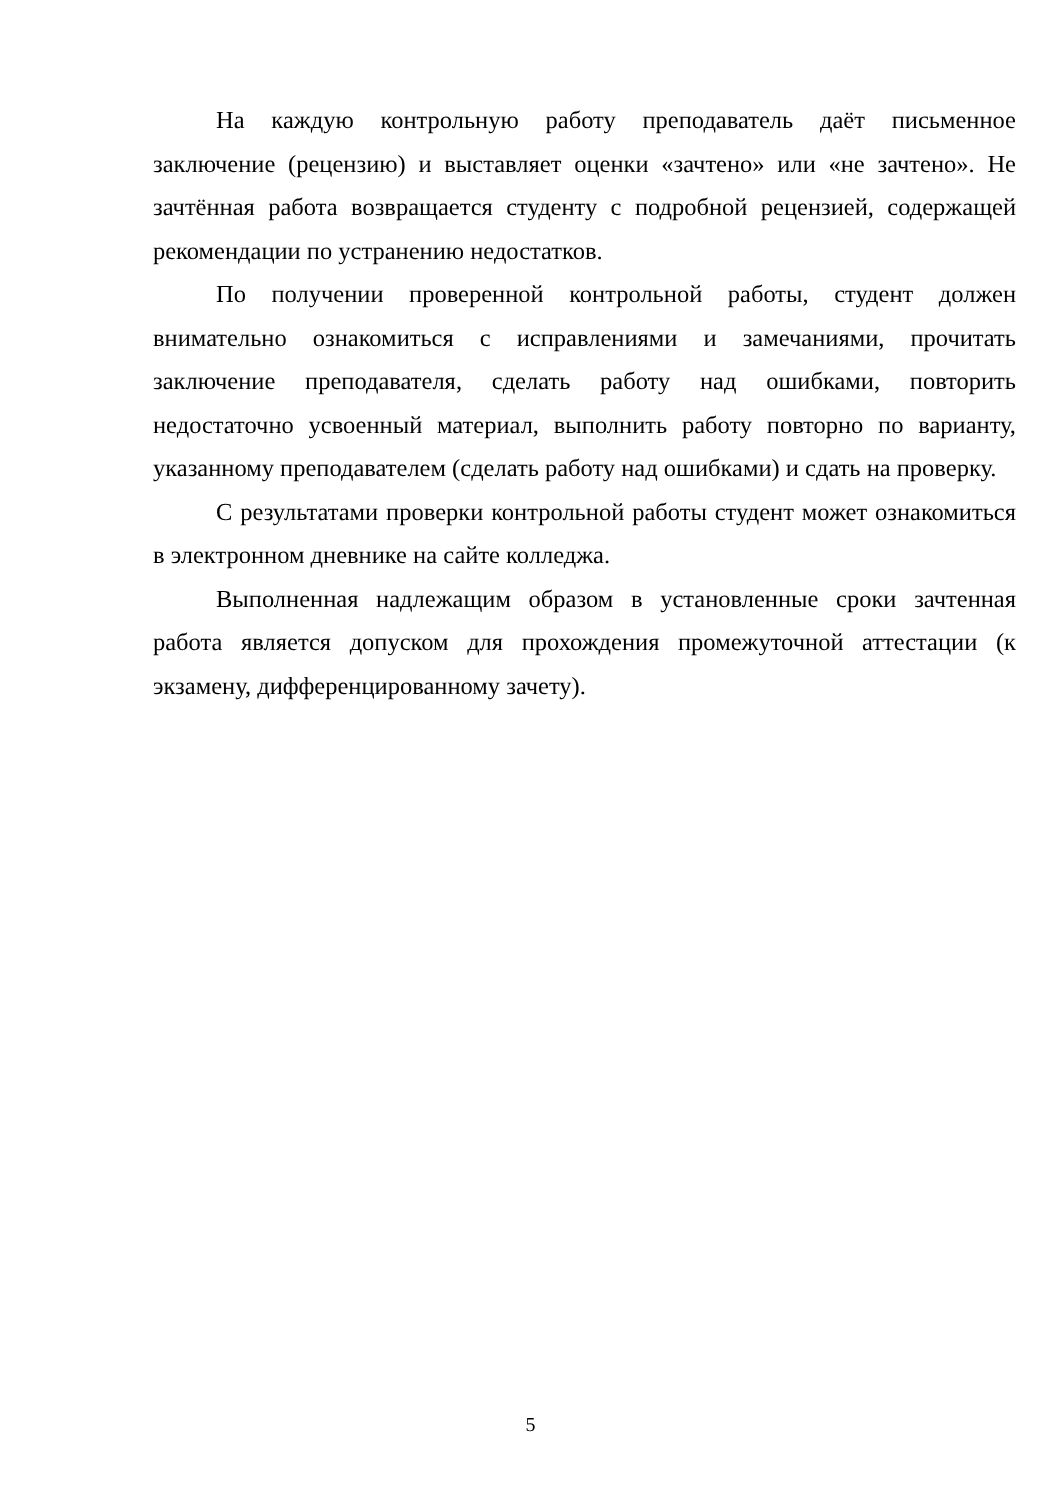На каждую контрольную работу преподаватель даёт письменное заключение (рецензию) и выставляет оценки «зачтено» или «не зачтено». Не зачтённая работа возвращается студенту с подробной рецензией, содержащей рекомендации по устранению недостатков.
По получении проверенной контрольной работы, студент должен внимательно ознакомиться с исправлениями и замечаниями, прочитать заключение преподавателя, сделать работу над ошибками, повторить недостаточно усвоенный материал, выполнить работу повторно по варианту, указанному преподавателем (сделать работу над ошибками) и сдать на проверку.
С результатами проверки контрольной работы студент может ознакомиться в электронном дневнике на сайте колледжа.
Выполненная надлежащим образом в установленные сроки зачтенная работа является допуском для прохождения промежуточной аттестации (к экзамену, дифференцированному зачету).
5